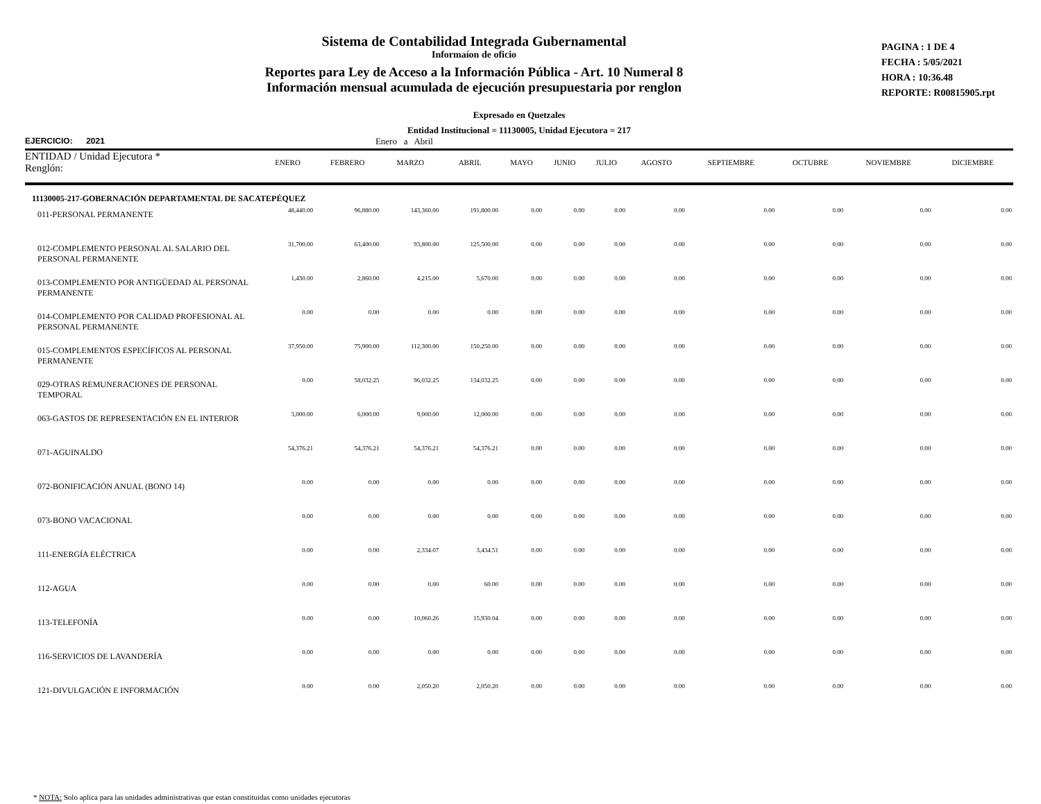Sistema de Contabilidad Integrada Gubernamental
Informaíon de oficio
Reportes para Ley de Acceso a la Información Pública - Art. 10 Numeral 8
Información mensual acumulada de ejecución presupuestaria por renglon
PAGINA : 1 DE 4
FECHA : 5/05/2021
HORA : 10:36.48
REPORTE: R00815905.rpt
Expresado en Quetzales
Entidad Institucional = 11130005, Unidad Ejecutora = 217
EJERCICIO: 2021 Enero a Abril
| ENTIDAD / Unidad Ejecutora * Renglón: | ENERO | FEBRERO | MARZO | ABRIL | MAYO | JUNIO | JULIO | AGOSTO | SEPTIEMBRE | OCTUBRE | NOVIEMBRE | DICIEMBRE |
| --- | --- | --- | --- | --- | --- | --- | --- | --- | --- | --- | --- | --- |
| 11130005-217-GOBERNACIÓN DEPARTAMENTAL DE SACATEPÉQUEZ | | | | | | | | | | | | |
| 011-PERSONAL PERMANENTE | 48,440.00 | 96,880.00 | 143,360.00 | 191,800.00 | 0.00 | 0.00 | 0.00 | 0.00 | 0.00 | 0.00 | 0.00 | 0.00 |
| 012-COMPLEMENTO PERSONAL AL SALARIO DEL PERSONAL PERMANENTE | 31,700.00 | 63,400.00 | 93,800.00 | 125,500.00 | 0.00 | 0.00 | 0.00 | 0.00 | 0.00 | 0.00 | 0.00 | 0.00 |
| 013-COMPLEMENTO POR ANTIGÜEDAD AL PERSONAL PERMANENTE | 1,430.00 | 2,860.00 | 4,215.00 | 5,670.00 | 0.00 | 0.00 | 0.00 | 0.00 | 0.00 | 0.00 | 0.00 | 0.00 |
| 014-COMPLEMENTO POR CALIDAD PROFESIONAL AL PERSONAL PERMANENTE | 0.00 | 0.00 | 0.00 | 0.00 | 0.00 | 0.00 | 0.00 | 0.00 | 0.00 | 0.00 | 0.00 | 0.00 |
| 015-COMPLEMENTOS ESPECÍFICOS AL PERSONAL PERMANENTE | 37,950.00 | 75,900.00 | 112,300.00 | 150,250.00 | 0.00 | 0.00 | 0.00 | 0.00 | 0.00 | 0.00 | 0.00 | 0.00 |
| 029-OTRAS REMUNERACIONES DE PERSONAL TEMPORAL | 0.00 | 58,032.25 | 96,032.25 | 134,032.25 | 0.00 | 0.00 | 0.00 | 0.00 | 0.00 | 0.00 | 0.00 | 0.00 |
| 063-GASTOS DE REPRESENTACIÓN EN EL INTERIOR | 3,000.00 | 6,000.00 | 9,000.00 | 12,000.00 | 0.00 | 0.00 | 0.00 | 0.00 | 0.00 | 0.00 | 0.00 | 0.00 |
| 071-AGUINALDO | 54,376.21 | 54,376.21 | 54,376.21 | 54,376.21 | 0.00 | 0.00 | 0.00 | 0.00 | 0.00 | 0.00 | 0.00 | 0.00 |
| 072-BONIFICACIÓN ANUAL (BONO 14) | 0.00 | 0.00 | 0.00 | 0.00 | 0.00 | 0.00 | 0.00 | 0.00 | 0.00 | 0.00 | 0.00 | 0.00 |
| 073-BONO VACACIONAL | 0.00 | 0.00 | 0.00 | 0.00 | 0.00 | 0.00 | 0.00 | 0.00 | 0.00 | 0.00 | 0.00 | 0.00 |
| 111-ENERGÍA ELÉCTRICA | 0.00 | 0.00 | 2,334.07 | 3,434.51 | 0.00 | 0.00 | 0.00 | 0.00 | 0.00 | 0.00 | 0.00 | 0.00 |
| 112-AGUA | 0.00 | 0.00 | 0.00 | 60.00 | 0.00 | 0.00 | 0.00 | 0.00 | 0.00 | 0.00 | 0.00 | 0.00 |
| 113-TELEFONÍA | 0.00 | 0.00 | 10,060.26 | 15,930.04 | 0.00 | 0.00 | 0.00 | 0.00 | 0.00 | 0.00 | 0.00 | 0.00 |
| 116-SERVICIOS DE LAVANDERÍA | 0.00 | 0.00 | 0.00 | 0.00 | 0.00 | 0.00 | 0.00 | 0.00 | 0.00 | 0.00 | 0.00 | 0.00 |
| 121-DIVULGACIÓN E INFORMACIÓN | 0.00 | 0.00 | 2,050.20 | 2,050.20 | 0.00 | 0.00 | 0.00 | 0.00 | 0.00 | 0.00 | 0.00 | 0.00 |
* NOTA: Solo aplica para las unidades administrativas que estan constituidas como unidades ejecutoras